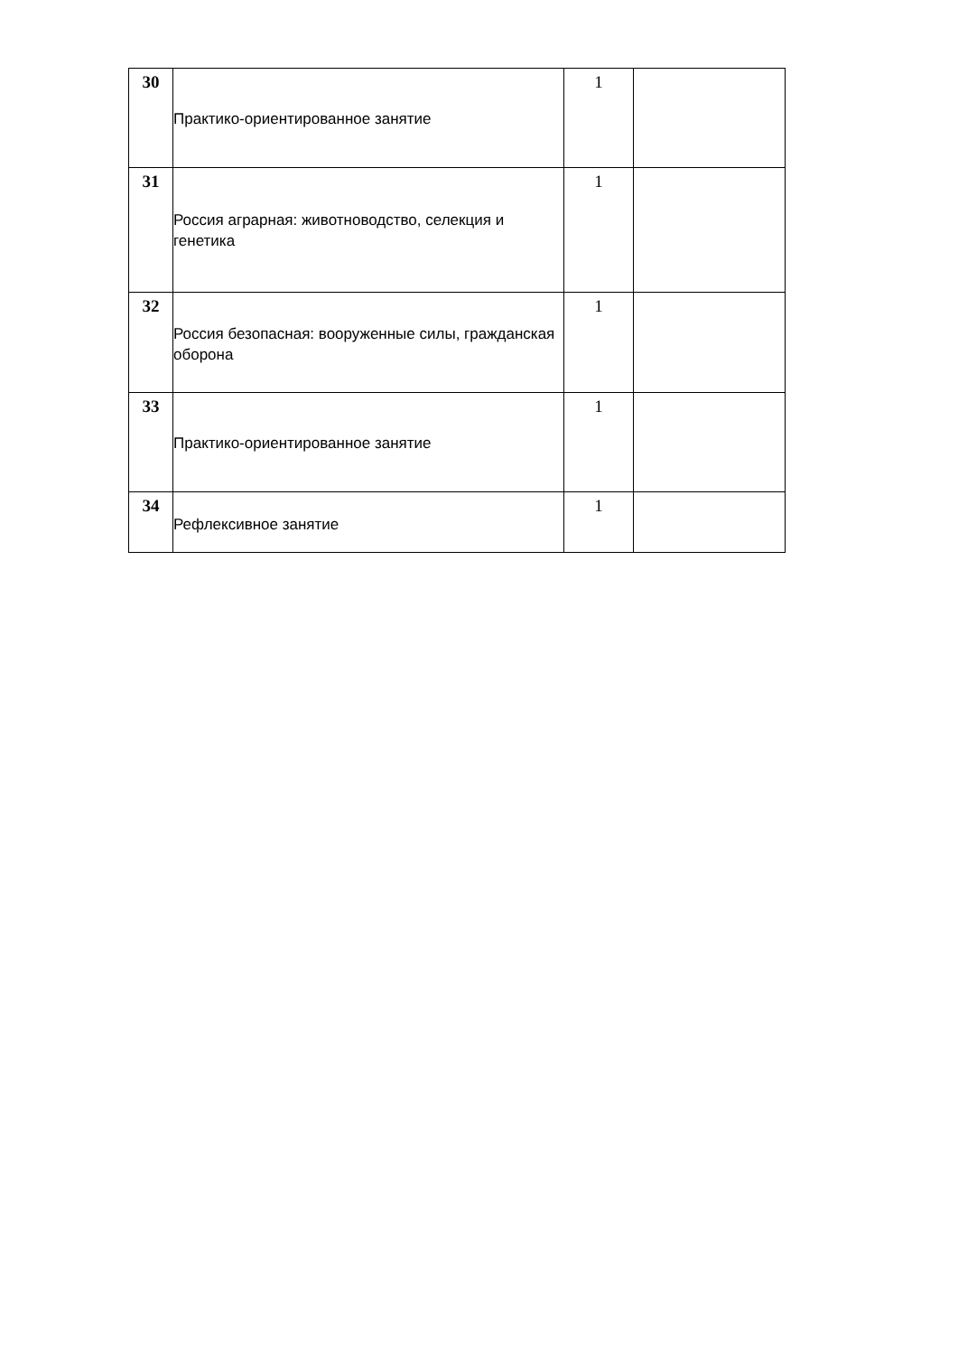| 30 | Практико-ориентированное занятие | 1 | |
| 31 | Россия аграрная: животноводство, селекция и генетика | 1 | |
| 32 | Россия безопасная: вооруженные силы, гражданская оборона | 1 | |
| 33 | Практико-ориентированное занятие | 1 | |
| 34 | Рефлексивное занятие | 1 | |